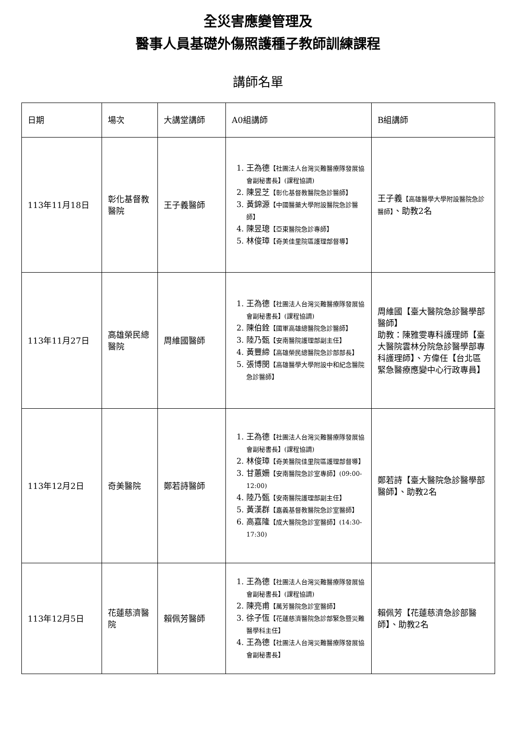全災害應變管理及
醫事人員基礎外傷照護種子教師訓練課程
講師名單
| 日期 | 場次 | 大講堂講師 | A0組講師 | B組講師 |
| 113年11月18日 | 彰化基督教醫院 | 王子義醫師 | 1. 王為德 【社團法人台灣災難醫療隊發展協會副秘書長】(課程協調) 2. 陳昱芝 【彰化基督教醫院急診醫師】 3. 黃錦源 【中國醫藥大學附設醫院急診醫師】 4. 陳昱璁 【亞東醫院急診專師】 5. 林俊璋 【奇美佳里院區護理部督導】 | 王子義 【高雄醫學大學附設醫院急診醫師】 、助教2名 |
| 113年11月27日 | 高雄榮民總醫院 | 周維國醫師 | 1. 王為德 【社團法人台灣災難醫療隊發展協會副秘書長】(課程協調) 2. 陳伯銓 【國軍高雄總醫院急診醫師】 3. 陸乃甄 【安南醫院護理部副主任】 4. 黃豐締 【高雄榮民總醫院急診部部長】 5. 張博閔 【高雄醫學大學附設中和紀念醫院急診醫師】 | 周維國【臺大醫院急診醫學部醫師】 助教：陳雅雯專科護理師【臺大醫院雲林分院急診醫學部專科護理師】、方偉任【台北區緊急醫療應變中心行政專員】 |
| 113年12月2日 | 奇美醫院 | 鄭若詩醫師 | 1. 王為德 【社團法人台灣災難醫療隊發展協會副秘書長】(課程協調) 2. 林俊璋 【奇美醫院佳里院區護理部督導】 3. 甘蕙姍 【安南醫院急診室專師】(09:00-12:00) 4. 陸乃甄 【安南醫院護理部副主任】 5. 黃漢群 【嘉義基督教醫院急診室醫師】 6. 高嘉隆 【成大醫院急診室醫師】(14:30-17:30) | 鄭若詩【臺大醫院急診醫學部醫師】、助教2名 |
| 113年12月5日 | 花蓮慈濟醫院 | 賴佩芳醫師 | 1. 王為德 【社團法人台灣災難醫療隊發展協會副秘書長】(課程協調) 2. 陳亮甫 【萬芳醫院急診室醫師】 3. 徐子恆 【花蓮慈濟醫院急診部緊急暨災難醫學科主任】 4. 王為德 【社團法人台灣災難醫療隊發展協會副秘書長】 | 賴佩芳【花蓮慈濟急診部醫師】、助教2名 |